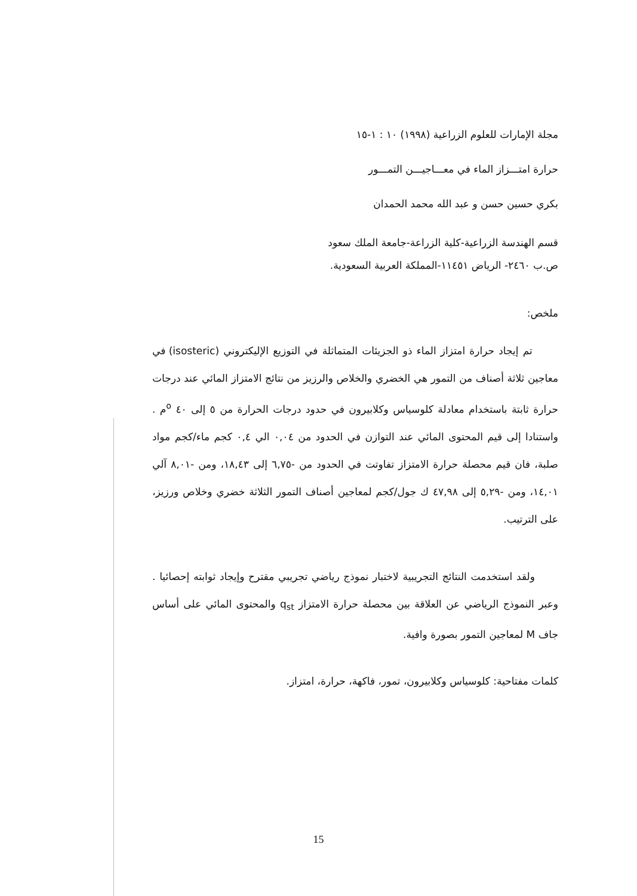مجلة الإمارات للعلوم الزراعية (١٩٩٨) ١٠ : ١-١٥
حرارة امتـــزاز الماء في معـــاجيـــن التمـــور
بكري حسين حسن و عبد الله محمد الحمدان
قسم الهندسة الزراعية-كلية الزراعة-جامعة الملك سعود
ص.ب ٢٤٦٠- الرياض ١١٤٥١-المملكة العربية السعودية.
ملخص:
تم إيجاد حرارة امتزاز الماء ذو الجزيئات المتماثلة في التوزيع الإليكتروني (isosteric) في معاجين ثلاثة أصناف من التمور هي الخضري والخلاص والرزيز من نتائج الامتزاز المائي عند درجات حرارة ثابتة باستخدام معادلة كلوسياس وكلابيرون في حدود درجات الحرارة من ٥ إلى ٤٠ <sup>o</sup>م . واستنادا إلى قيم المحتوى المائي عند التوازن في الحدود من ٠,٠٤ الي ٠,٤ كجم ماء/كجم مواد صلبة، فان قيم محصلة حرارة الامتزاز تفاوتت في الحدود من -٦,٧٥ إلى ١٨,٤٣، ومن -٨,٠١ آلي ١٤,٠١، ومن -٥,٢٩ إلى ٤٧,٩٨ ك جول/كجم لمعاجين أصناف التمور الثلاثة خضري وخلاص ورزيز، على الترتيب.
ولقد استخدمت النتائج التجريبية لاختبار نموذج رياضي تجريبي مقترح وإيجاد ثوابته إحصائيا . وعبر النموذج الرياضي عن العلاقة بين محصلة حرارة الامتزاز q<sub>st</sub> والمحتوى المائي على أساس جاف M لمعاجين التمور بصورة وافية.
كلمات مفتاحية: كلوسياس وكلابيرون، تمور، فاكهة، حرارة، امتزاز.
15